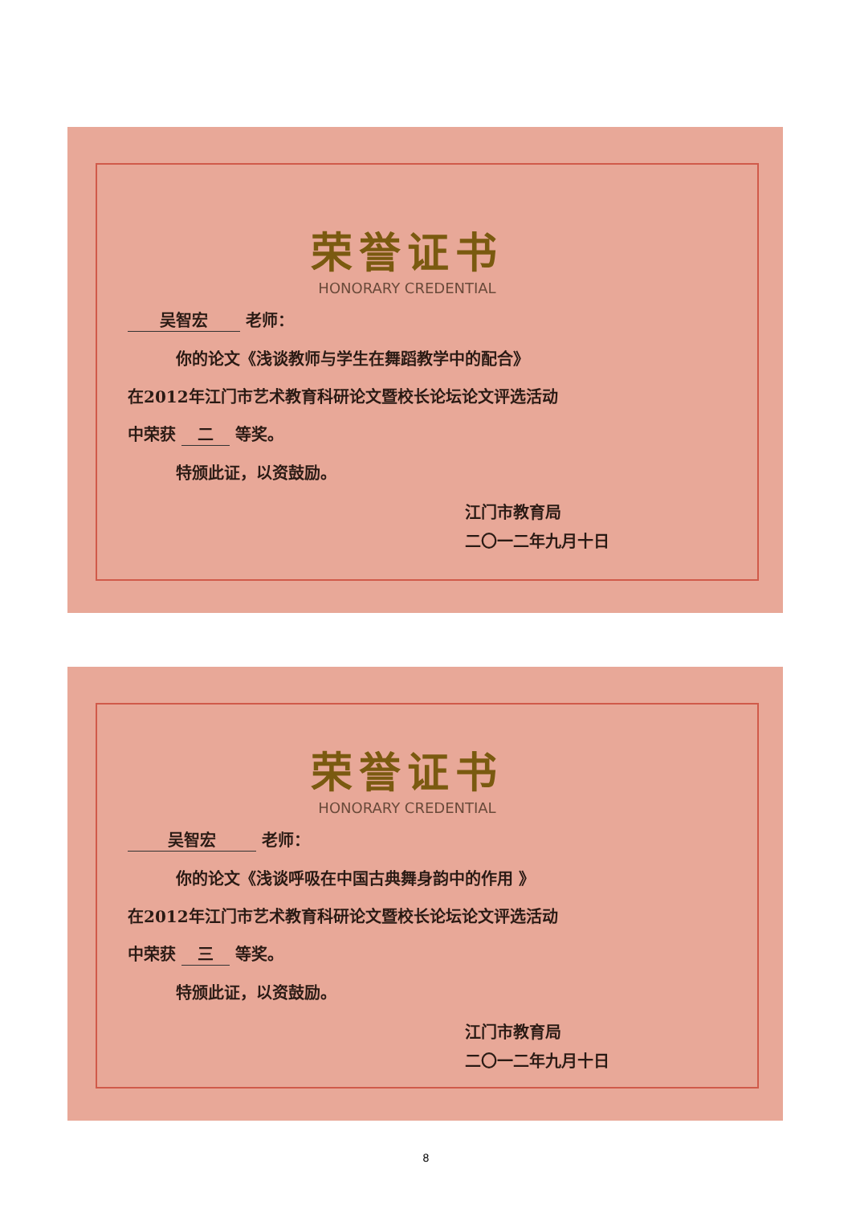荣誉证书
HONORARY CREDENTIAL
吴智宏 老师：
你的论文《浅谈教师与学生在舞蹈教学中的配合》
在2012年江门市艺术教育科研论文暨校长论坛论文评选活动
中荣获 二 等奖。
特颁此证，以资鼓励。
江门市教育局
二〇一二年九月十日
荣誉证书
HONORARY CREDENTIAL
吴智宏 老师：
你的论文《浅谈呼吸在中国古典舞身韵中的作用 》
在2012年江门市艺术教育科研论文暨校长论坛论文评选活动
中荣获 三 等奖。
特颁此证，以资鼓励。
江门市教育局
二〇一二年九月十日
8